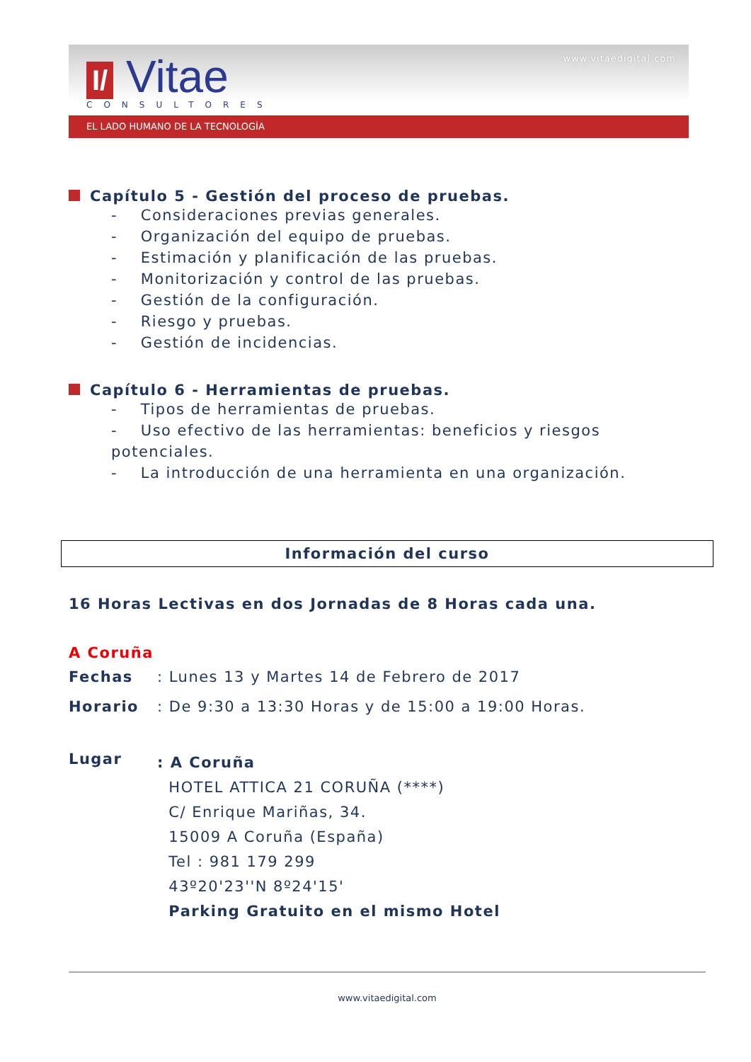I/ Vitae
CONSULTORES
www.vitaedigital.com
EL LADO HUMANO DE LA TECNOLOGÍA
Capítulo 5 - Gestión del proceso de pruebas.
- Consideraciones previas generales.
- Organización del equipo de pruebas.
- Estimación y planificación de las pruebas.
- Monitorización y control de las pruebas.
- Gestión de la configuración.
- Riesgo y pruebas.
- Gestión de incidencias.
Capítulo 6 - Herramientas de pruebas.
- Tipos de herramientas de pruebas.
- Uso efectivo de las herramientas: beneficios y riesgos potenciales.
- La introducción de una herramienta en una organización.
Información del curso
16 Horas Lectivas en dos Jornadas de 8 Horas cada una.
A Coruña
| Fechas | : Lunes 13 y Martes 14 de Febrero de 2017 |
| Horario | : De 9:30 a 13:30 Horas y de 15:00 a 19:00 Horas. |
| Lugar | : A Coruña HOTEL ATTICA 21 CORUÑA (****) C/ Enrique Mariñas, 34. 15009 A Coruña (España) Tel : 981 179 299 43º20'23''N 8º24'15' Parking Gratuito en el mismo Hotel |
www.vitaedigital.com